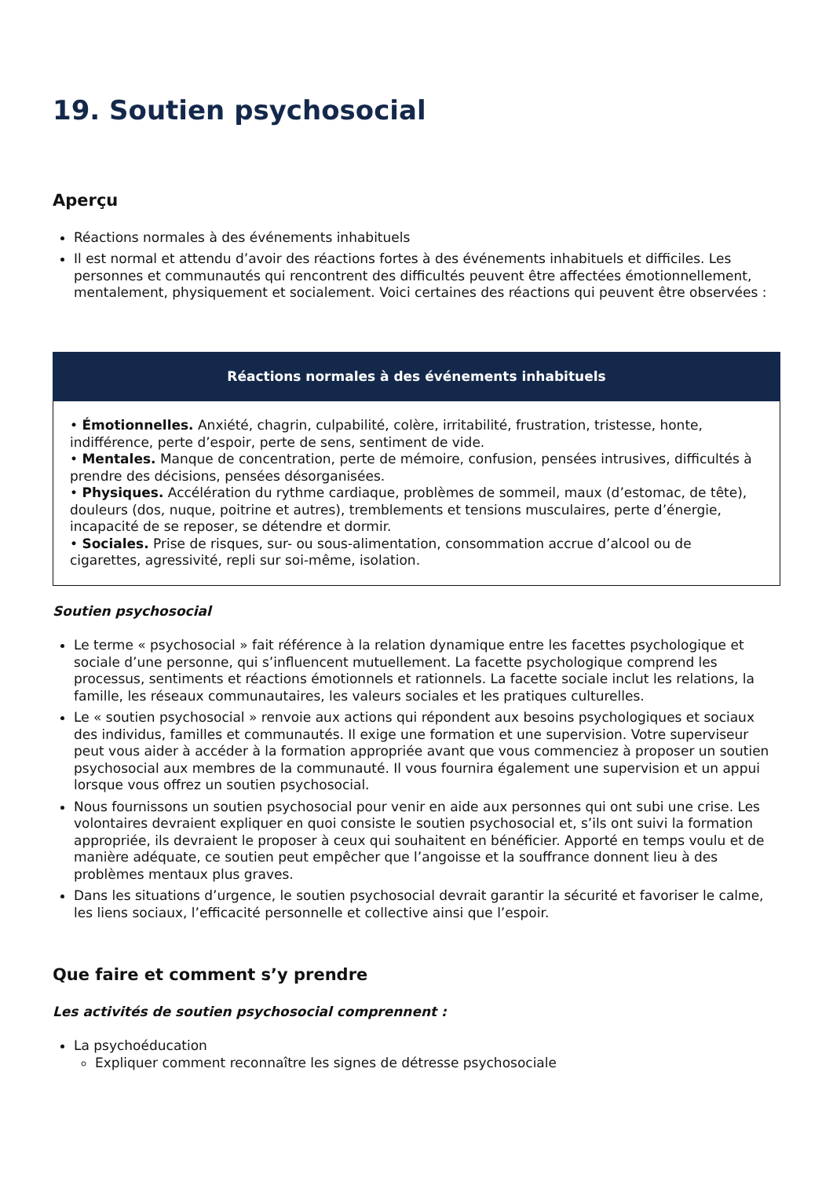19. Soutien psychosocial
Aperçu
Réactions normales à des événements inhabituels
Il est normal et attendu d’avoir des réactions fortes à des événements inhabituels et difficiles. Les personnes et communautés qui rencontrent des difficultés peuvent être affectées émotionnellement, mentalement, physiquement et socialement. Voici certaines des réactions qui peuvent être observées :
| Réactions normales à des événements inhabituels |
| --- |
| • Émotionnelles. Anxiété, chagrin, culpabilité, colère, irritabilité, frustration, tristesse, honte, indifférence, perte d’espoir, perte de sens, sentiment de vide. • Mentales. Manque de concentration, perte de mémoire, confusion, pensées intrusives, difficultés à prendre des décisions, pensées désorganisées. • Physiques. Accélération du rythme cardiaque, problèmes de sommeil, maux (d’estomac, de tête), douleurs (dos, nuque, poitrine et autres), tremblements et tensions musculaires, perte d’énergie, incapacité de se reposer, se détendre et dormir. • Sociales. Prise de risques, sur- ou sous-alimentation, consommation accrue d’alcool ou de cigarettes, agressivité, repli sur soi-même, isolation. |
Soutien psychosocial
Le terme « psychosocial » fait référence à la relation dynamique entre les facettes psychologique et sociale d’une personne, qui s’influencent mutuellement. La facette psychologique comprend les processus, sentiments et réactions émotionnels et rationnels. La facette sociale inclut les relations, la famille, les réseaux communautaires, les valeurs sociales et les pratiques culturelles.
Le « soutien psychosocial » renvoie aux actions qui répondent aux besoins psychologiques et sociaux des individus, familles et communautés. Il exige une formation et une supervision. Votre superviseur peut vous aider à accéder à la formation appropriée avant que vous commenciez à proposer un soutien psychosocial aux membres de la communauté. Il vous fournira également une supervision et un appui lorsque vous offrez un soutien psychosocial.
Nous fournissons un soutien psychosocial pour venir en aide aux personnes qui ont subi une crise. Les volontaires devraient expliquer en quoi consiste le soutien psychosocial et, s’ils ont suivi la formation appropriée, ils devraient le proposer à ceux qui souhaitent en bénéficier. Apporté en temps voulu et de manière adéquate, ce soutien peut empêcher que l’angoisse et la souffrance donnent lieu à des problèmes mentaux plus graves.
Dans les situations d’urgence, le soutien psychosocial devrait garantir la sécurité et favoriser le calme, les liens sociaux, l’efficacité personnelle et collective ainsi que l’espoir.
Que faire et comment s’y prendre
Les activités de soutien psychosocial comprennent :
La psychoéducation
Expliquer comment reconnaître les signes de détresse psychosociale